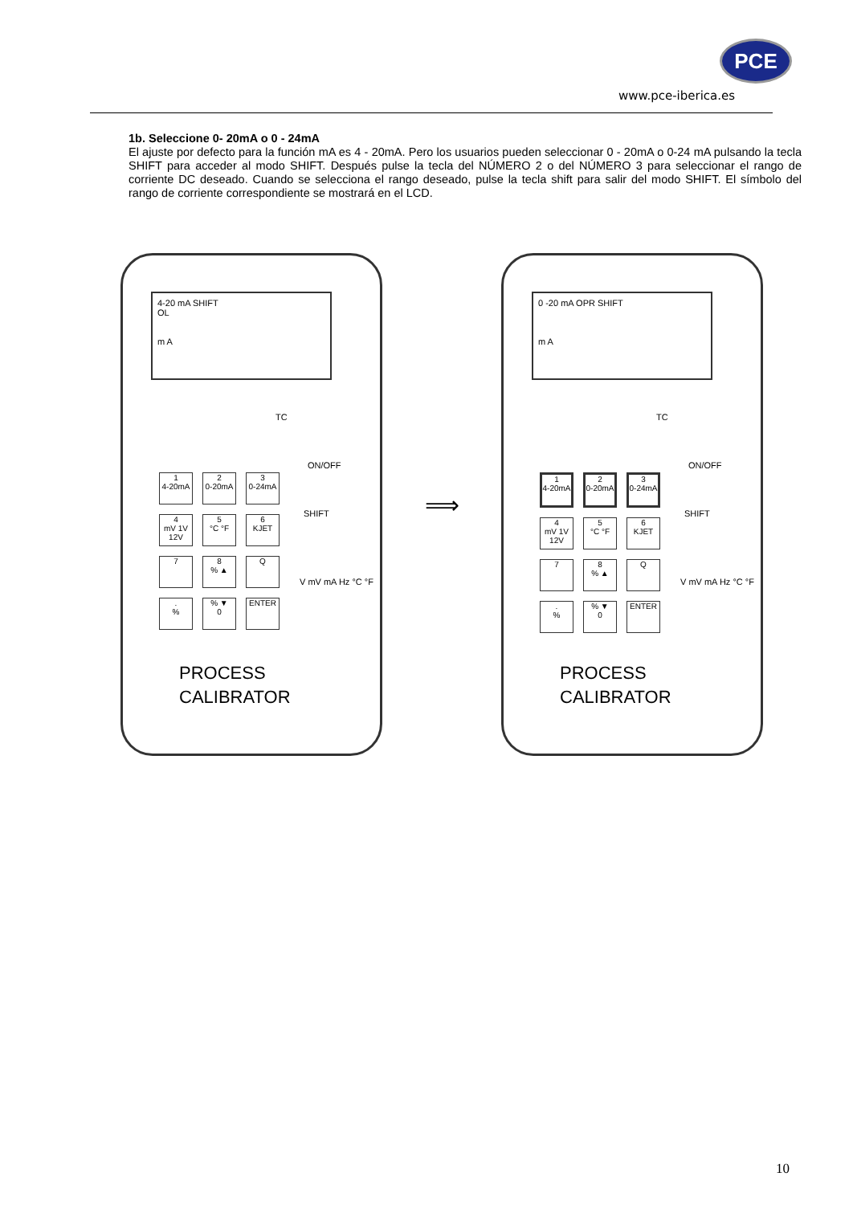PCE
www.pce-iberica.es
1b. Seleccione 0- 20mA o 0 - 24mA
El ajuste por defecto para la función mA es 4 - 20mA. Pero los usuarios pueden seleccionar 0 - 20mA o 0-24 mA pulsando la tecla SHIFT para acceder al modo SHIFT. Después pulse la tecla del NÚMERO 2 o del NÚMERO 3 para seleccionar el rango de corriente DC deseado. Cuando se selecciona el rango deseado, pulse la tecla shift para salir del modo SHIFT. El símbolo del rango de corriente correspondiente se mostrará en el LCD.
4-20 mA SHIFT
OL
m A
TC
ON/OFF
SHIFT
1
4-20mA
2
0-20mA
3
0-24mA
4
mV 1V 12V
5
°C °F
6
KJET
7
8
% ▲
Q
.
%
% ▼
0
ENTER
V mV mA Hz °C °F
PROCESS
CALIBRATOR
⟹
0 -20 mA OPR SHIFT
m A
TC
ON/OFF
SHIFT
1
4-20mA
2
0-20mA
3
0-24mA
4
mV 1V 12V
5
°C °F
6
KJET
7
8
% ▲
Q
.
%
% ▼
0
ENTER
V mV mA Hz °C °F
PROCESS
CALIBRATOR
10